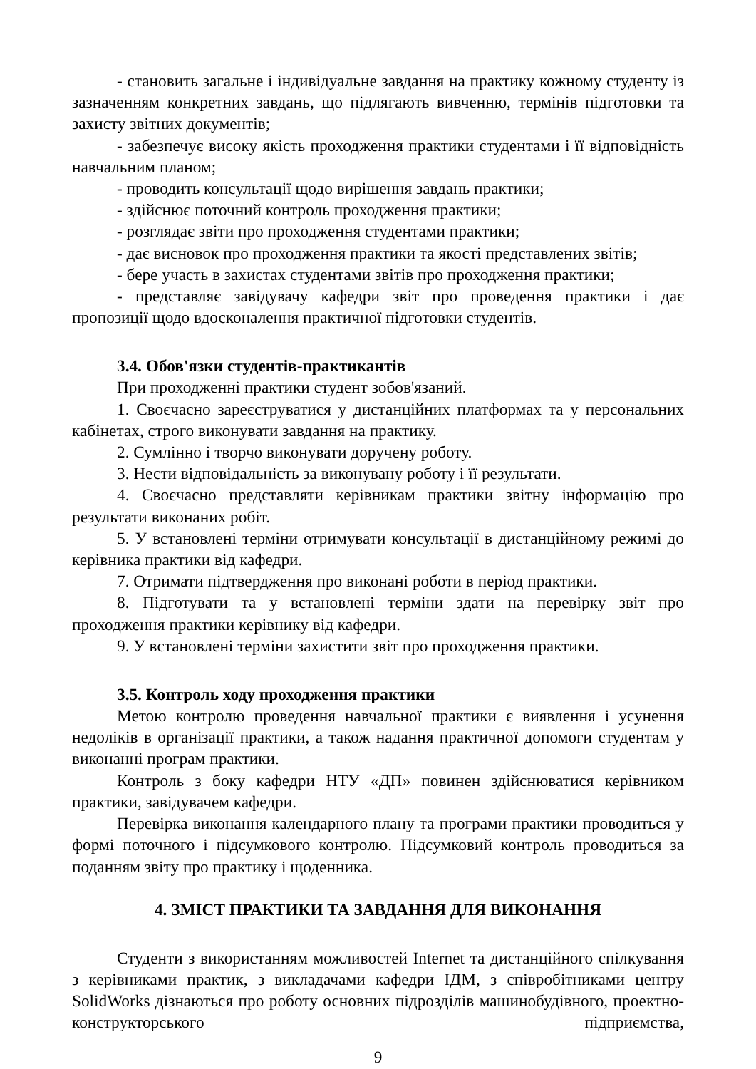- становить загальне і індивідуальне завдання на практику кожному студенту із зазначенням конкретних завдань, що підлягають вивченню, термінів підготовки та захисту звітних документів;
- забезпечує високу якість проходження практики студентами і її відповідність навчальним планом;
- проводить консультації щодо вирішення завдань практики;
- здійснює поточний контроль проходження практики;
- розглядає звіти про проходження студентами практики;
- дає висновок про проходження практики та якості представлених звітів;
- бере участь в захистах студентами звітів про проходження практики;
- представляє завідувачу кафедри звіт про проведення практики і дає пропозиції щодо вдосконалення практичної підготовки студентів.
3.4. Обов'язки студентів-практикантів
При проходженні практики студент зобов'язаний.
1. Своєчасно зареєструватися у дистанційних платформах та у персональних кабінетах, строго виконувати завдання на практику.
2. Сумлінно і творчо виконувати доручену роботу.
3. Нести відповідальність за виконувану роботу і її результати.
4. Своєчасно представляти керівникам практики звітну інформацію про результати виконаних робіт.
5. У встановлені терміни отримувати консультації в дистанційному режимі до керівника практики від кафедри.
7. Отримати підтвердження про виконані роботи в період практики.
8. Підготувати та у встановлені терміни здати на перевірку звіт про проходження практики керівнику від кафедри.
9. У встановлені терміни захистити звіт про проходження практики.
3.5. Контроль ходу проходження практики
Метою контролю проведення навчальної практики є виявлення і усунення недоліків в організації практики, а також надання практичної допомоги студентам у виконанні програм практики.
Контроль з боку кафедри НТУ «ДП» повинен здійснюватися керівником практики, завідувачем кафедри.
Перевірка виконання календарного плану та програми практики проводиться у формі поточного і підсумкового контролю. Підсумковий контроль проводиться за поданням звіту про практику і щоденника.
4. ЗМІСТ ПРАКТИКИ ТА ЗАВДАННЯ ДЛЯ ВИКОНАННЯ
Студенти з використанням можливостей Internet та дистанційного спілкування з керівниками практик, з викладачами кафедри ІДМ, з співробітниками центру SolidWorks дізнаються про роботу основних підрозділів машинобудівного, проектно-конструкторського підприємства,
9